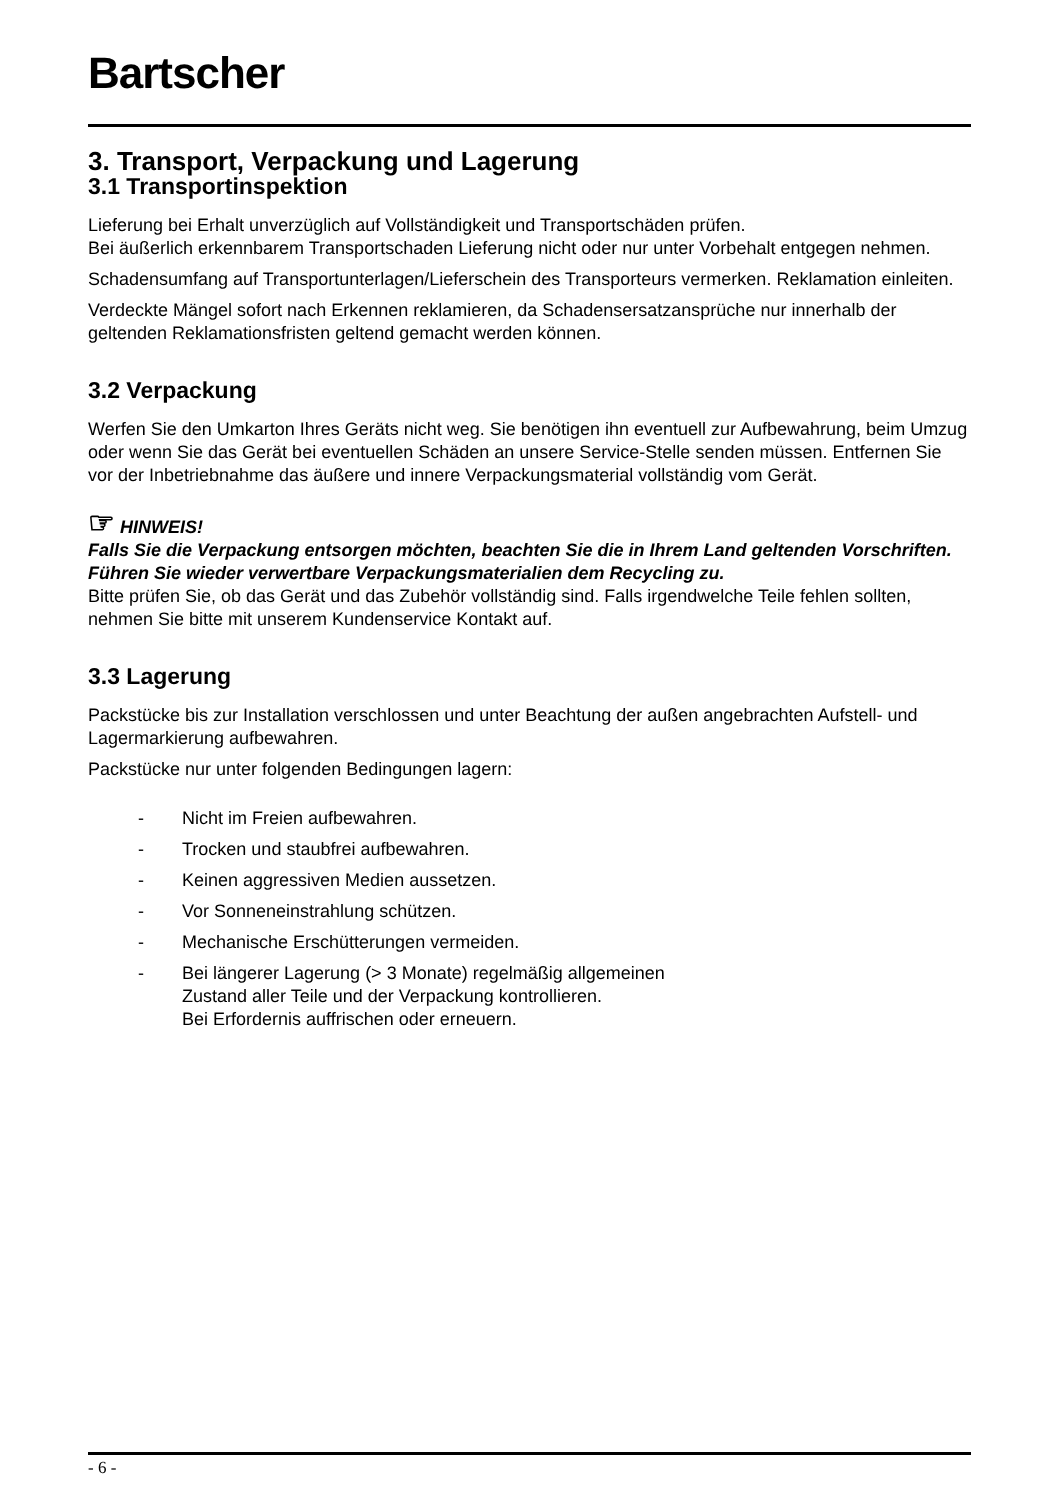Bartscher
3. Transport, Verpackung und Lagerung
3.1 Transportinspektion
Lieferung bei Erhalt unverzüglich auf Vollständigkeit und Transportschäden prüfen.
Bei äußerlich erkennbarem Transportschaden Lieferung nicht oder nur unter Vorbehalt entgegen nehmen.
Schadensumfang auf Transportunterlagen/Lieferschein des Transporteurs vermerken. Reklamation einleiten.
Verdeckte Mängel sofort nach Erkennen reklamieren, da Schadensersatzansprüche nur innerhalb der geltenden Reklamationsfristen geltend gemacht werden können.
3.2 Verpackung
Werfen Sie den Umkarton Ihres Geräts nicht weg. Sie benötigen ihn eventuell zur Aufbewahrung, beim Umzug oder wenn Sie das Gerät bei eventuellen Schäden an unsere Service-Stelle senden müssen. Entfernen Sie vor der Inbetriebnahme das äußere und innere Verpackungsmaterial vollständig vom Gerät.
☞ HINWEIS!
Falls Sie die Verpackung entsorgen möchten, beachten Sie die in Ihrem Land geltenden Vorschriften. Führen Sie wieder verwertbare Verpackungsmaterialien dem Recycling zu.
Bitte prüfen Sie, ob das Gerät und das Zubehör vollständig sind. Falls irgendwelche Teile fehlen sollten, nehmen Sie bitte mit unserem Kundenservice Kontakt auf.
3.3 Lagerung
Packstücke bis zur Installation verschlossen und unter Beachtung der außen angebrachten Aufstell- und Lagermarkierung aufbewahren.
Packstücke nur unter folgenden Bedingungen lagern:
- Nicht im Freien aufbewahren.
- Trocken und staubfrei aufbewahren.
- Keinen aggressiven Medien aussetzen.
- Vor Sonneneinstrahlung schützen.
- Mechanische Erschütterungen vermeiden.
- Bei längerer Lagerung (> 3 Monate) regelmäßig allgemeinen
Zustand aller Teile und der Verpackung kontrollieren.
Bei Erfordernis auffrischen oder erneuern.
- 6 -